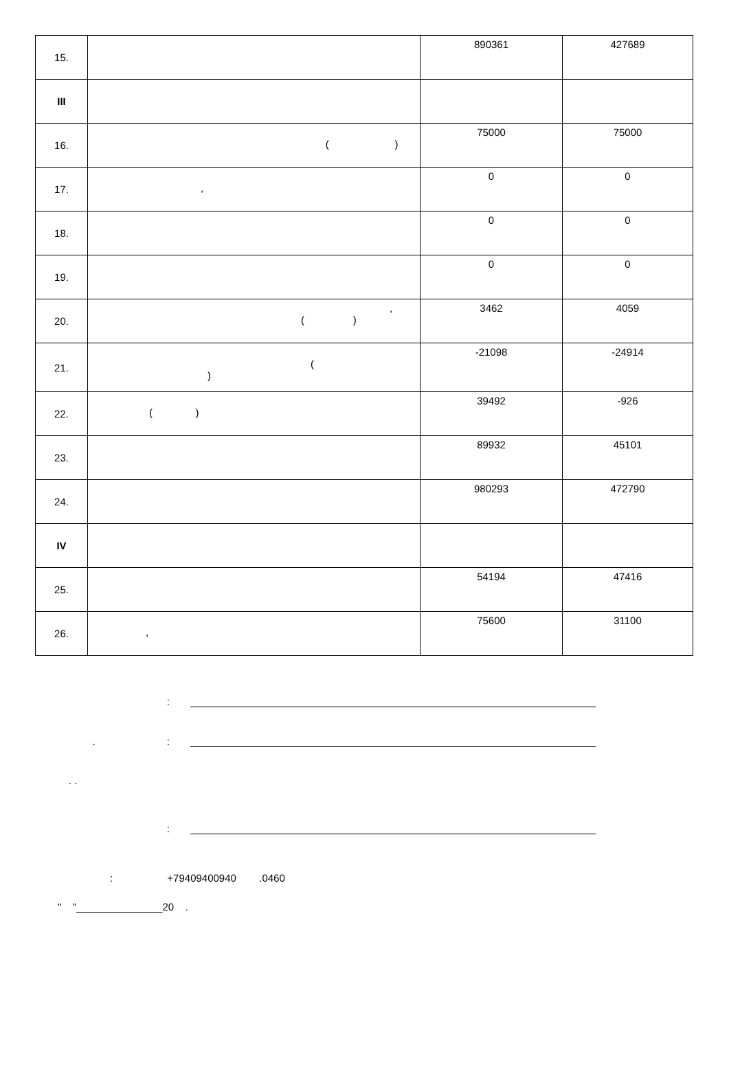| 15. | | 890361 | 427689 |
| III | | | |
| 16. | ( ) | 75000 | 75000 |
| 17. | , | 0 | 0 |
| 18. | | 0 | 0 |
| 19. | | 0 | 0 |
| 20. | , ( ) | 3462 | 4059 |
| 21. | ( ) | -21098 | -24914 |
| 22. | ( ) | 39492 | -926 |
| 23. | | 89932 | 45101 |
| 24. | | 980293 | 472790 |
| IV | | | |
| 25. | | 54194 | 47416 |
| 26. | , | 75600 | 31100 |
:
. :
. .
:
: +79409400940 .0460
" "_______________20 .